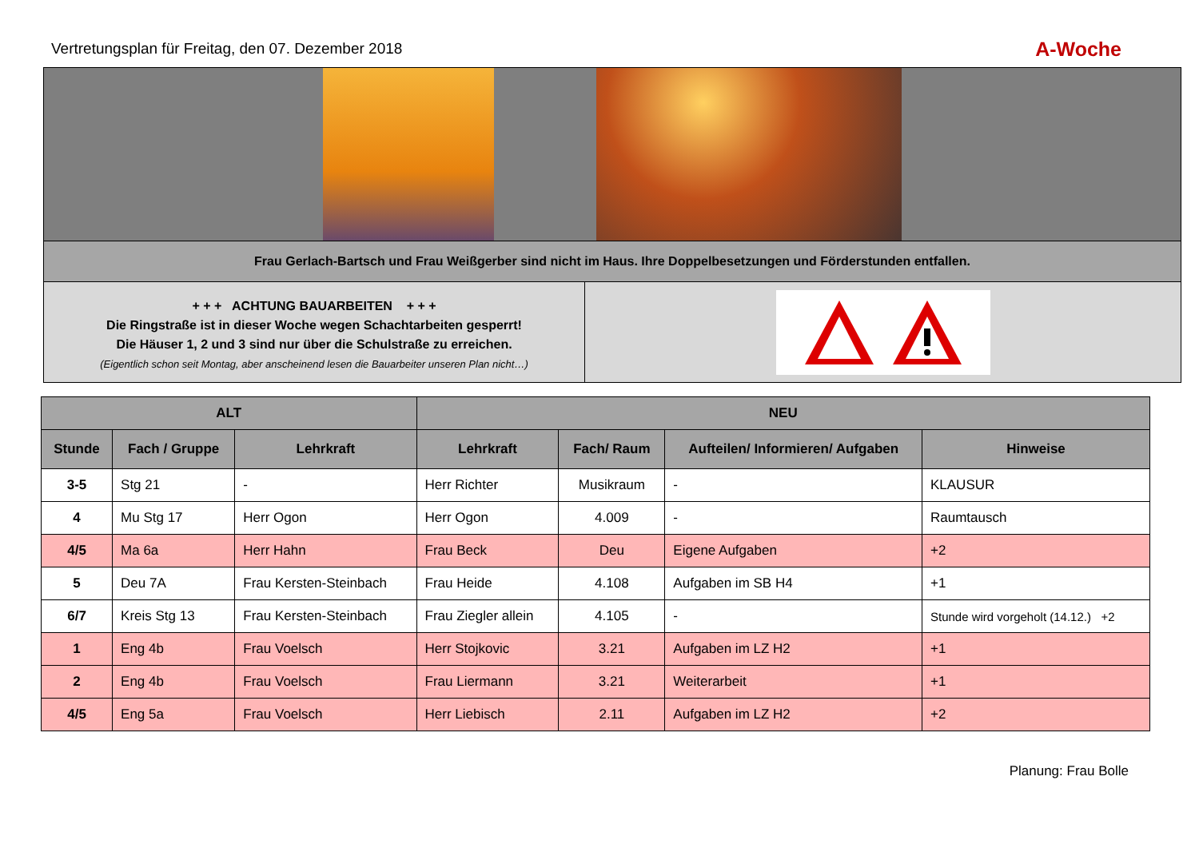Vertretungsplan für Freitag, den 07. Dezember 2018 A-Woche
Frau Gerlach-Bartsch und Frau Weißgerber sind nicht im Haus. Ihre Doppelbesetzungen und Förderstunden entfallen.
+ + + ACHTUNG BAUARBEITEN + + +
Die Ringstraße ist in dieser Woche wegen Schachtarbeiten gesperrt!
Die Häuser 1, 2 und 3 sind nur über die Schulstraße zu erreichen.
(Eigentlich schon seit Montag, aber anscheinend lesen die Bauarbeiter unseren Plan nicht…)
| ALT | | | NEU | | | |
| --- | --- | --- | --- | --- | --- | --- |
| Stunde | Fach / Gruppe | Lehrkraft | Lehrkraft | Fach/ Raum | Aufteilen/ Informieren/ Aufgaben | Hinweise |
| 3-5 | Stg 21 | - | Herr Richter | Musikraum | - | KLAUSUR |
| 4 | Mu Stg 17 | Herr Ogon | Herr Ogon | 4.009 | - | Raumtausch |
| 4/5 | Ma 6a | Herr Hahn | Frau Beck | Deu | Eigene Aufgaben | +2 |
| 5 | Deu 7A | Frau Kersten-Steinbach | Frau Heide | 4.108 | Aufgaben im SB H4 | +1 |
| 6/7 | Kreis Stg 13 | Frau Kersten-Steinbach | Frau Ziegler allein | 4.105 | - | Stunde wird vorgeholt (14.12.) +2 |
| 1 | Eng 4b | Frau Voelsch | Herr Stojkovic | 3.21 | Aufgaben im LZ H2 | +1 |
| 2 | Eng 4b | Frau Voelsch | Frau Liermann | 3.21 | Weiterarbeit | +1 |
| 4/5 | Eng 5a | Frau Voelsch | Herr Liebisch | 2.11 | Aufgaben im LZ H2 | +2 |
Planung: Frau Bolle